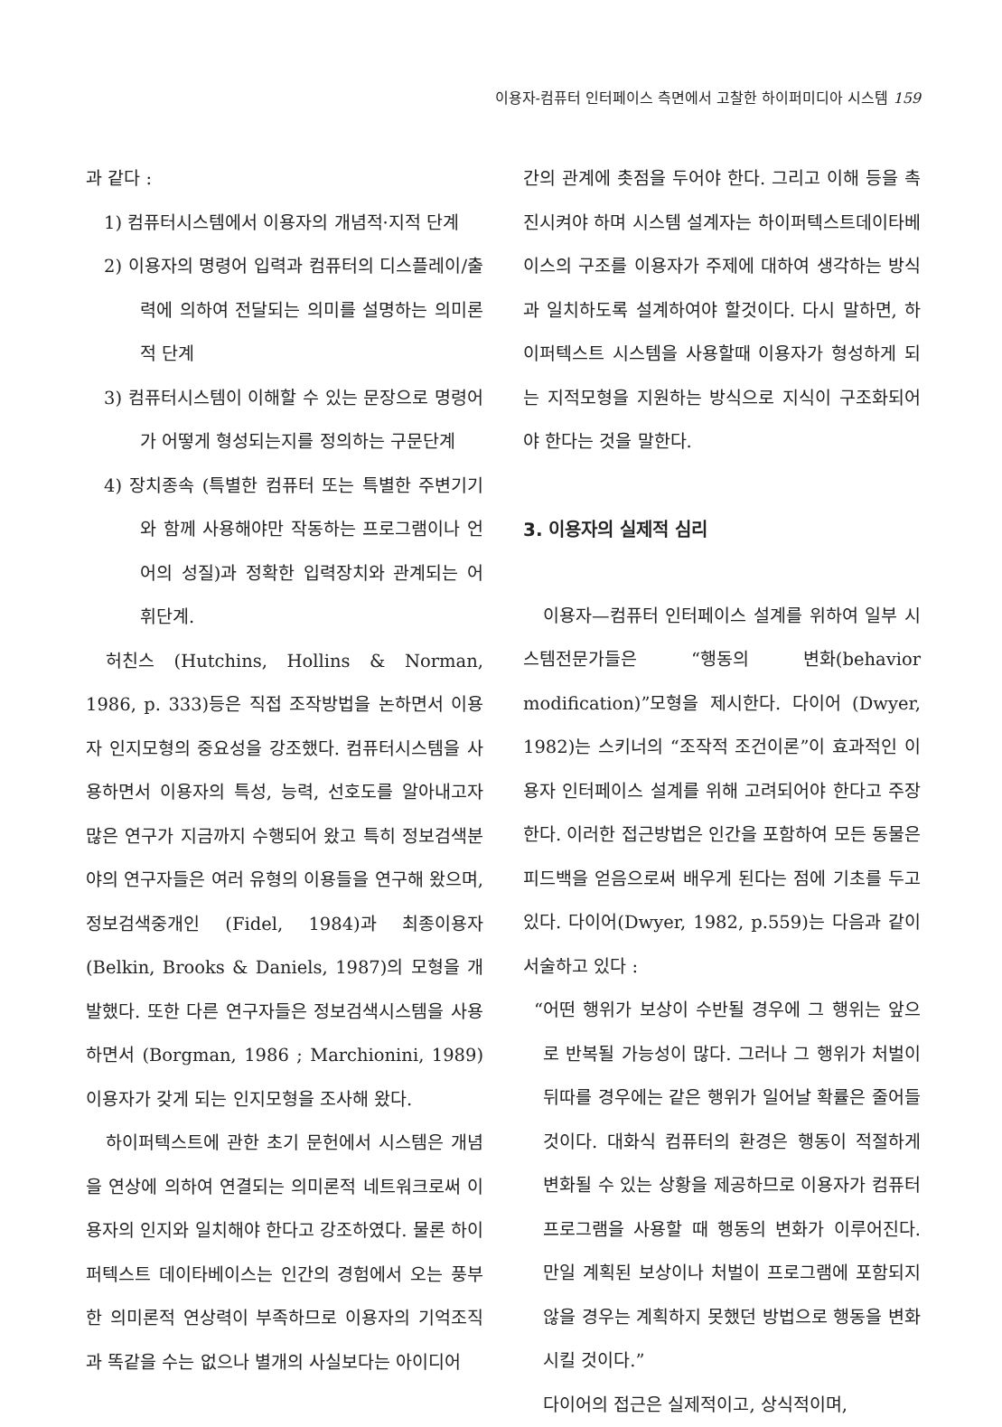이용자-컴퓨터 인터페이스 측면에서 고찰한 하이퍼미디아 시스템 159
과 같다 :
1) 컴퓨터시스템에서 이용자의 개념적·지적 단계
2) 이용자의 명령어 입력과 컴퓨터의 디스플레이/출력에 의하여 전달되는 의미를 설명하는 의미론적 단계
3) 컴퓨터시스템이 이해할 수 있는 문장으로 명령어가 어떻게 형성되는지를 정의하는 구문단계
4) 장치종속 (특별한 컴퓨터 또는 특별한 주변기기와 함께 사용해야만 작동하는 프로그램이나 언어의 성질)과 정확한 입력장치와 관계되는 어휘단계.
허친스 (Hutchins, Hollins & Norman, 1986, p. 333)등은 직접 조작방법을 논하면서 이용자 인지모형의 중요성을 강조했다. 컴퓨터시스템을 사용하면서 이용자의 특성, 능력, 선호도를 알아내고자 많은 연구가 지금까지 수행되어 왔고 특히 정보검색분야의 연구자들은 여러 유형의 이용들을 연구해 왔으며, 정보검색중개인 (Fidel, 1984)과 최종이용자 (Belkin, Brooks & Daniels, 1987)의 모형을 개발했다. 또한 다른 연구자들은 정보검색시스템을 사용하면서 (Borgman, 1986 ; Marchionini, 1989) 이용자가 갖게 되는 인지모형을 조사해 왔다.
하이퍼텍스트에 관한 초기 문헌에서 시스템은 개념을 연상에 의하여 연결되는 의미론적 네트워크로써 이용자의 인지와 일치해야 한다고 강조하였다. 물론 하이퍼텍스트 데이타베이스는 인간의 경험에서 오는 풍부한 의미론적 연상력이 부족하므로 이용자의 기억조직과 똑같을 수는 없으나 별개의 사실보다는 아이디어
간의 관계에 촛점을 두어야 한다. 그리고 이해 등을 촉진시켜야 하며 시스템 설계자는 하이퍼텍스트데이타베이스의 구조를 이용자가 주제에 대하여 생각하는 방식과 일치하도록 설계하여야 할것이다. 다시 말하면, 하이퍼텍스트 시스템을 사용할때 이용자가 형성하게 되는 지적모형을 지원하는 방식으로 지식이 구조화되어야 한다는 것을 말한다.
3. 이용자의 실제적 심리
이용자—컴퓨터 인터페이스 설계를 위하여 일부 시스템전문가들은 “행동의 변화(behavior modification)”모형을 제시한다. 다이어 (Dwyer, 1982)는 스키너의 “조작적 조건이론”이 효과적인 이용자 인터페이스 설계를 위해 고려되어야 한다고 주장한다. 이러한 접근방법은 인간을 포함하여 모든 동물은 피드백을 얻음으로써 배우게 된다는 점에 기초를 두고 있다. 다이어(Dwyer, 1982, p.559)는 다음과 같이 서술하고 있다 :
“어떤 행위가 보상이 수반될 경우에 그 행위는 앞으로 반복될 가능성이 많다. 그러나 그 행위가 처벌이 뒤따를 경우에는 같은 행위가 일어날 확률은 줄어들 것이다. 대화식 컴퓨터의 환경은 행동이 적절하게 변화될 수 있는 상황을 제공하므로 이용자가 컴퓨터 프로그램을 사용할 때 행동의 변화가 이루어진다. 만일 계획된 보상이나 처벌이 프로그램에 포함되지 않을 경우는 계획하지 못했던 방법으로 행동을 변화시킬 것이다.”
다이어의 접근은 실제적이고, 상식적이며,